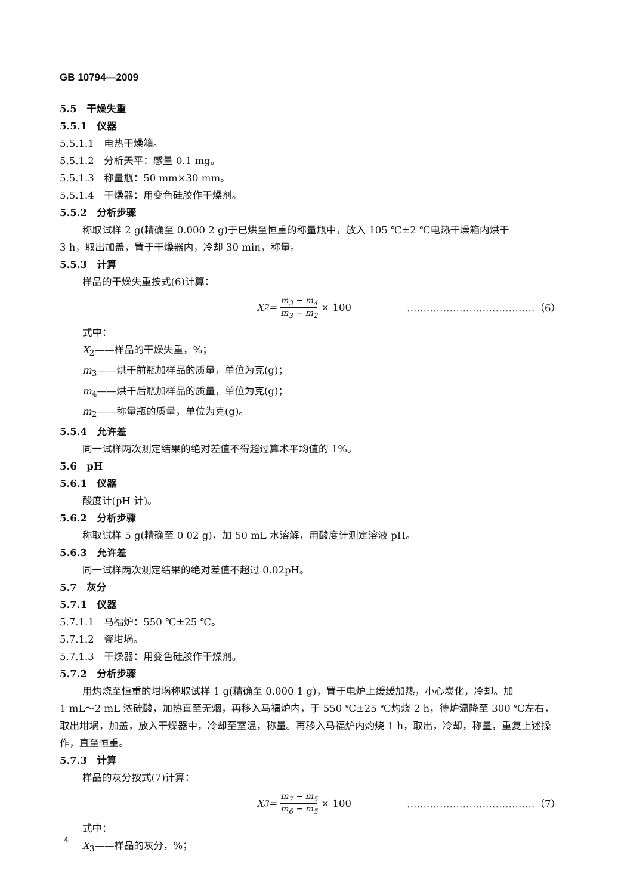GB 10794—2009
5.5　干燥失重
5.5.1　仪器
5.5.1.1　电热干燥箱。
5.5.1.2　分析天平：感量 0.1 mg。
5.5.1.3　称量瓶：50 mm×30 mm。
5.5.1.4　干燥器：用变色硅胶作干燥剂。
5.5.2　分析步骤
称取试样 2 g(精确至 0.000 2 g)于已烘至恒重的称量瓶中，放入 105 ℃±2 ℃电热干燥箱内烘干
3 h，取出加盖，置于干燥器内，冷却 30 min，称量。
5.5.3　计算
样品的干燥失重按式(6)计算：
X<sub>2</sub> = m<sub>3</sub> − m<sub>4</sub> m<sub>3</sub> − m<sub>2</sub> × 100 …………………………………（6）
式中：
X<sub>2</sub>——样品的干燥失重，%；
m<sub>3</sub>——烘干前瓶加样品的质量，单位为克(g)；
m<sub>4</sub>——烘干后瓶加样品的质量，单位为克(g)；
m<sub>2</sub>——称量瓶的质量，单位为克(g)。
5.5.4　允许差
同一试样两次测定结果的绝对差值不得超过算术平均值的 1%。
5.6　pH
5.6.1　仪器
酸度计(pH 计)。
5.6.2　分析步骤
称取试样 5 g(精确至 0 02 g)，加 50 mL 水溶解，用酸度计测定溶液 pH。
5.6.3　允许差
同一试样两次测定结果的绝对差值不超过 0.02pH。
5.7　灰分
5.7.1　仪器
5.7.1.1　马福炉：550 ℃±25 ℃。
5.7.1.2　瓷坩埚。
5.7.1.3　干燥器：用变色硅胶作干燥剂。
5.7.2　分析步骤
用灼烧至恒重的坩埚称取试样 1 g(精确至 0.000 1 g)，置于电炉上缓缓加热，小心炭化，冷却。加
1 mL～2 mL 浓硫酸，加热直至无烟，再移入马福炉内，于 550 ℃±25 ℃灼烧 2 h，待炉温降至 300 ℃左右，取出坩埚，加盖，放入干燥器中，冷却至室温，称量。再移入马福炉内灼烧 1 h，取出，冷却，称量，重复上述操作，直至恒重。
5.7.3　计算
样品的灰分按式(7)计算：
X<sub>3</sub> = m<sub>7</sub> − m<sub>5</sub> m<sub>6</sub> − m<sub>5</sub> × 100 …………………………………（7）
式中：
X<sub>3</sub>——样品的灰分，%；
4